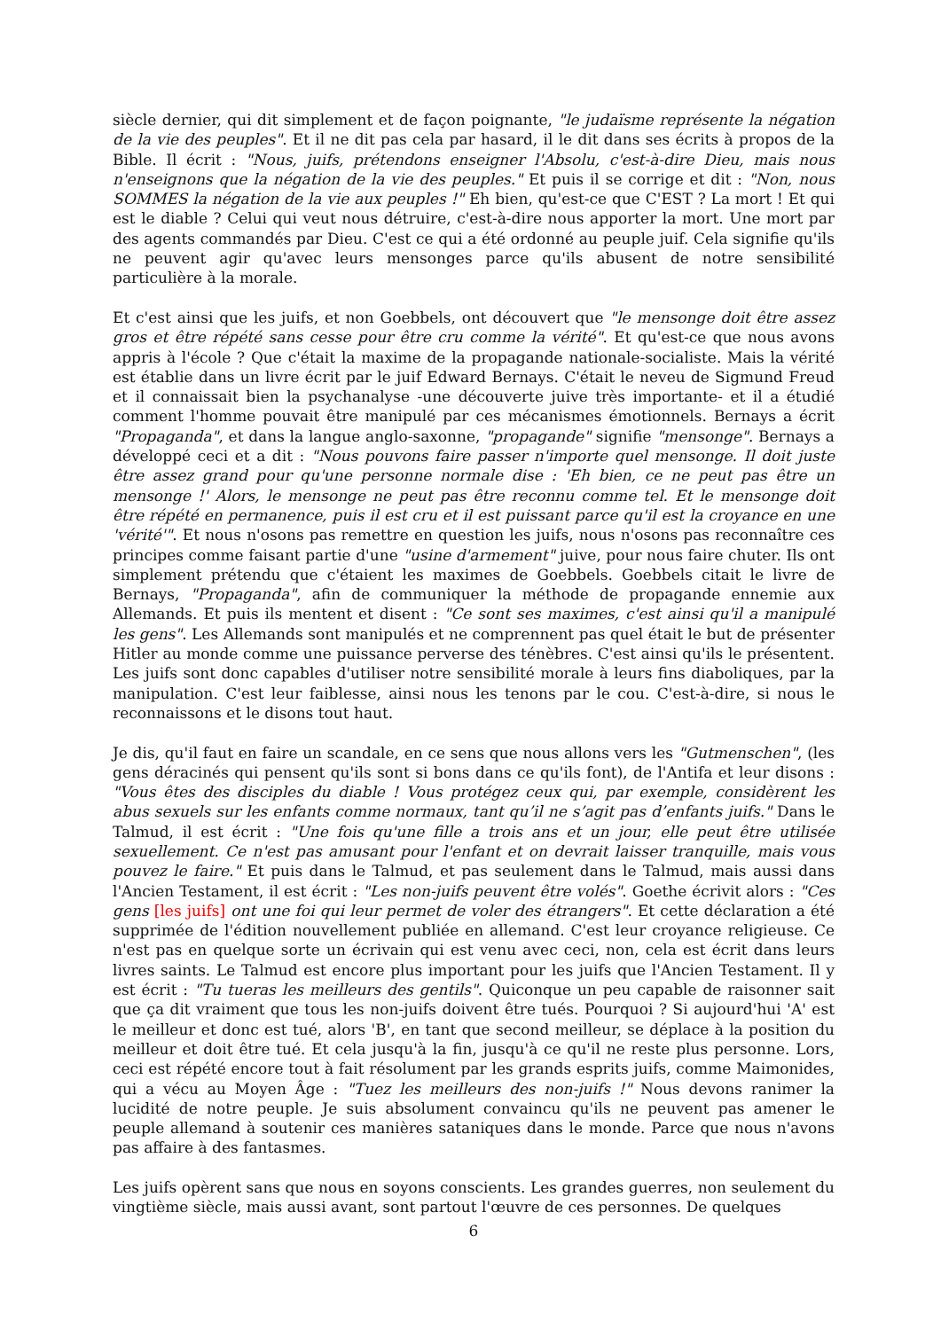siècle dernier, qui dit simplement et de façon poignante, "le judaïsme représente la négation de la vie des peuples". Et il ne dit pas cela par hasard, il le dit dans ses écrits à propos de la Bible. Il écrit : "Nous, juifs, prétendons enseigner l'Absolu, c'est-à-dire Dieu, mais nous n'enseignons que la négation de la vie des peuples." Et puis il se corrige et dit : "Non, nous SOMMES la négation de la vie aux peuples !" Eh bien, qu'est-ce que C'EST ? La mort ! Et qui est le diable ? Celui qui veut nous détruire, c'est-à-dire nous apporter la mort. Une mort par des agents commandés par Dieu. C'est ce qui a été ordonné au peuple juif. Cela signifie qu'ils ne peuvent agir qu'avec leurs mensonges parce qu'ils abusent de notre sensibilité particulière à la morale.
Et c'est ainsi que les juifs, et non Goebbels, ont découvert que "le mensonge doit être assez gros et être répété sans cesse pour être cru comme la vérité". Et qu'est-ce que nous avons appris à l'école ? Que c'était la maxime de la propagande nationale-socialiste. Mais la vérité est établie dans un livre écrit par le juif Edward Bernays. C'était le neveu de Sigmund Freud et il connaissait bien la psychanalyse -une découverte juive très importante- et il a étudié comment l'homme pouvait être manipulé par ces mécanismes émotionnels. Bernays a écrit "Propaganda", et dans la langue anglo-saxonne, "propagande" signifie "mensonge". Bernays a développé ceci et a dit : "Nous pouvons faire passer n'importe quel mensonge. Il doit juste être assez grand pour qu'une personne normale dise : 'Eh bien, ce ne peut pas être un mensonge !' Alors, le mensonge ne peut pas être reconnu comme tel. Et le mensonge doit être répété en permanence, puis il est cru et il est puissant parce qu'il est la croyance en une 'vérité'". Et nous n'osons pas remettre en question les juifs, nous n'osons pas reconnaître ces principes comme faisant partie d'une "usine d'armement" juive, pour nous faire chuter. Ils ont simplement prétendu que c'étaient les maximes de Goebbels. Goebbels citait le livre de Bernays, "Propaganda", afin de communiquer la méthode de propagande ennemie aux Allemands. Et puis ils mentent et disent : "Ce sont ses maximes, c'est ainsi qu'il a manipulé les gens". Les Allemands sont manipulés et ne comprennent pas quel était le but de présenter Hitler au monde comme une puissance perverse des ténèbres. C'est ainsi qu'ils le présentent. Les juifs sont donc capables d'utiliser notre sensibilité morale à leurs fins diaboliques, par la manipulation. C'est leur faiblesse, ainsi nous les tenons par le cou. C'est-à-dire, si nous le reconnaissons et le disons tout haut.
Je dis, qu'il faut en faire un scandale, en ce sens que nous allons vers les "Gutmenschen", (les gens déracinés qui pensent qu'ils sont si bons dans ce qu'ils font), de l'Antifa et leur disons : "Vous êtes des disciples du diable ! Vous protégez ceux qui, par exemple, considèrent les abus sexuels sur les enfants comme normaux, tant qu’il ne s’agit pas d’enfants juifs." Dans le Talmud, il est écrit : "Une fois qu'une fille a trois ans et un jour, elle peut être utilisée sexuellement. Ce n'est pas amusant pour l'enfant et on devrait laisser tranquille, mais vous pouvez le faire." Et puis dans le Talmud, et pas seulement dans le Talmud, mais aussi dans l'Ancien Testament, il est écrit : "Les non-juifs peuvent être volés". Goethe écrivit alors : "Ces gens [les juifs] ont une foi qui leur permet de voler des étrangers". Et cette déclaration a été supprimée de l'édition nouvellement publiée en allemand. C'est leur croyance religieuse. Ce n'est pas en quelque sorte un écrivain qui est venu avec ceci, non, cela est écrit dans leurs livres saints. Le Talmud est encore plus important pour les juifs que l'Ancien Testament. Il y est écrit : "Tu tueras les meilleurs des gentils". Quiconque un peu capable de raisonner sait que ça dit vraiment que tous les non-juifs doivent être tués. Pourquoi ? Si aujourd'hui 'A' est le meilleur et donc est tué, alors 'B', en tant que second meilleur, se déplace à la position du meilleur et doit être tué. Et cela jusqu'à la fin, jusqu'à ce qu'il ne reste plus personne. Lors, ceci est répété encore tout à fait résolument par les grands esprits juifs, comme Maimonides, qui a vécu au Moyen Âge : "Tuez les meilleurs des non-juifs !" Nous devons ranimer la lucidité de notre peuple. Je suis absolument convaincu qu'ils ne peuvent pas amener le peuple allemand à soutenir ces manières sataniques dans le monde. Parce que nous n'avons pas affaire à des fantasmes.
Les juifs opèrent sans que nous en soyons conscients. Les grandes guerres, non seulement du vingtième siècle, mais aussi avant, sont partout l'œuvre de ces personnes. De quelques
6